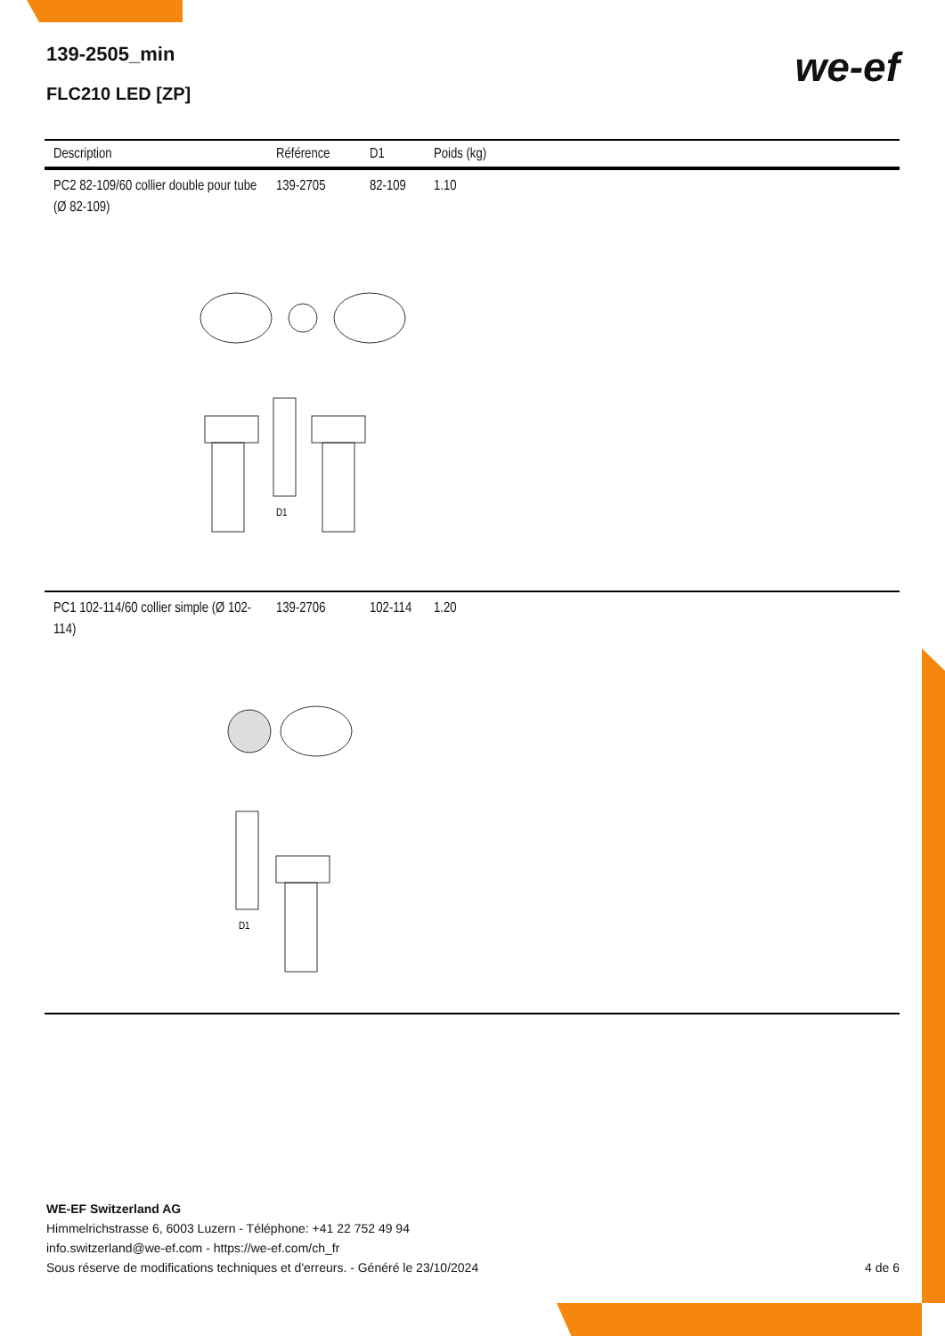139-2505_min
FLC210 LED [ZP]
we-ef
| Description | Référence | D1 | Poids (kg) |
| --- | --- | --- | --- |
| PC2 82-109/60 collier double pour tube (Ø 82-109) | 139-2705 | 82-109 | 1.10 |
| D1 | | | |
| PC1 102-114/60 collier simple (Ø 102-114) | 139-2706 | 102-114 | 1.20 |
| D1 | | | |
WE-EF Switzerland AG
Himmelrichstrasse 6, 6003 Luzern - Téléphone: +41 22 752 49 94
info.switzerland@we-ef.com - https://we-ef.com/ch_fr
Sous réserve de modifications techniques et d'erreurs. - Généré le 23/10/2024 4 de 6